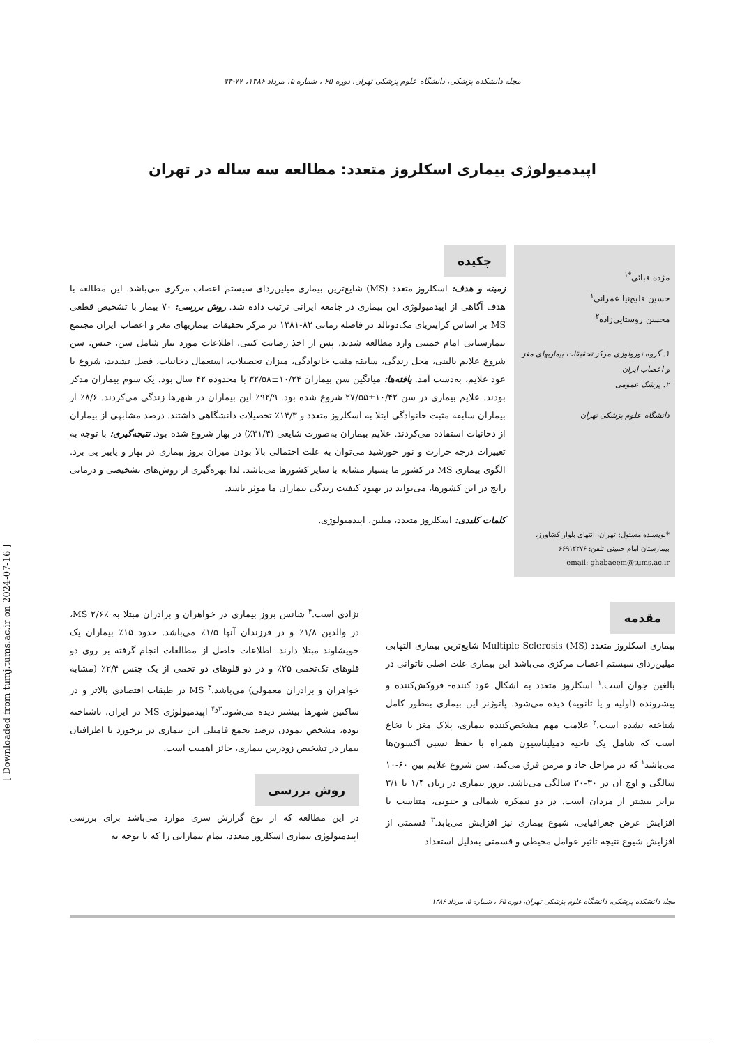مجله دانشکده پزشکی، دانشگاه علوم پزشکی تهران، دوره ۶۵ ، شماره ۵، مرداد ۱۳۸۶، ۷۷-۷۴
اپیدمیولوژی بیماری اسکلروز متعدد: مطالعه سه ساله در تهران
مژده قبائی<sup>*۱</sup>
حسین قلیچ‌نیا عمرانی<sup>۱</sup>
محسن روستایی‌زاده<sup>۲</sup>
۱. گروه نورولوژی مرکز تحقیقات بیماریهای مغز و اعصاب ایران
۲. پزشک عمومی
دانشگاه علوم پزشکی تهران
*نویسنده مسئول: تهران، انتهای بلوار کشاورز، بیمارستان امام خمینی تلفن: ۶۶۹۱۲۲۷۶
email: ghabaeem@tums.ac.ir
چکیده
زمینه و هدف: اسکلروز متعدد (MS) شایع‌ترین بیماری میلین‌زدای سیستم اعصاب مرکزی می‌باشد. این مطالعه با هدف آگاهی از اپیدمیولوژی این بیماری در جامعه ایرانی ترتیب داده شد. روش بررسی: ۷۰ بیمار با تشخیص قطعی MS بر اساس کرایتریای مک‌دونالد در فاصله زمانی ۸۲-۱۳۸۱ در مرکز تحقیقات بیماریهای مغز و اعصاب ایران مجتمع بیمارستانی امام خمینی وارد مطالعه شدند. پس از اخذ رضایت کتبی، اطلاعات مورد نیاز شامل سن، جنس، سن شروع علایم بالینی، محل زندگی، سابقه مثبت خانوادگی، میزان تحصیلات، استعمال دخانیات، فصل تشدید، شروع یا عود علایم، به‌دست آمد. یافته‌ها: میانگین سن بیماران ۱۰/۲۴±۳۲/۵۸ با محدوده ۴۲ سال بود. یک سوم بیماران مذکر بودند. علایم بیماری در سن ۱۰/۴۲±۲۷/۵۵ شروع شده بود. ۹۲/۹٪ این بیماران در شهرها زندگی می‌کردند. ۸/۶٪ از بیماران سابقه مثبت خانوادگی ابتلا به اسکلروز متعدد و ۱۴/۳٪ تحصیلات دانشگاهی داشتند. درصد مشابهی از بیماران از دخانیات استفاده می‌کردند. علایم بیماران به‌صورت شایعی (۳۱/۴٪) در بهار شروع شده بود. نتیجه‌گیری: با توجه به تغییرات درجه حرارت و نور خورشید می‌توان به علت احتمالی بالا بودن میزان بروز بیماری در بهار و پاییز پی برد. الگوی بیماری MS در کشور ما بسیار مشابه با سایر کشورها می‌باشد. لذا بهره‌گیری از روش‌های تشخیصی و درمانی رایج در این کشورها، می‌تواند در بهبود کیفیت زندگی بیماران ما موثر باشد.
کلمات کلیدی: اسکلروز متعدد، میلین، اپیدمیولوژی.
مقدمه
بیماری اسکلروز متعدد Multiple Sclerosis (MS) شایع‌ترین بیماری التهابی میلین‌زدای سیستم اعصاب مرکزی می‌باشد این بیماری علت اصلی ناتوانی در بالغین جوان است.<sup>۱</sup> اسکلروز متعدد به اشکال عود کننده- فروکش‌کننده و پیشرونده (اولیه و یا ثانویه) دیده می‌شود. پاتوژنز این بیماری به‌طور کامل شناخته نشده است.<sup>۲</sup> علامت مهم مشخص‌کننده بیماری، پلاک مغز یا نخاع است که شامل یک ناحیه دمیلیناسیون همراه با حفظ نسبی آکسون‌ها می‌باشد<sup>۱</sup> که در مراحل حاد و مزمن فرق می‌کند. سن شروع علایم بین ۶۰-۱۰ سالگی و اوج آن در ۳۰-۲۰ سالگی می‌باشد. بروز بیماری در زنان ۱/۴ تا ۳/۱ برابر بیشتر از مردان است. در دو نیمکره شمالی و جنوبی، متناسب با افزایش عرض جغرافیایی، شیوع بیماری نیز افزایش می‌یابد.<sup>۳</sup> قسمتی از افزایش شیوع نتیجه تاثیر عوامل محیطی و قسمتی به‌دلیل استعداد
نژادی است.<sup>۴</sup> شانس بروز بیماری در خواهران و برادران مبتلا به MS ۲/۶٪، در والدین ۱/۸٪ و در فرزندان آنها ۱/۵٪ می‌باشد. حدود ۱۵٪ بیماران یک خویشاوند مبتلا دارند. اطلاعات حاصل از مطالعات انجام گرفته بر روی دو قلوهای تک‌تخمی ۲۵٪ و در دو قلوهای دو تخمی از یک جنس ۲/۴٪ (مشابه خواهران و برادران معمولی) می‌باشد.<sup>۳</sup> MS در طبقات اقتصادی بالاتر و در ساکنین شهرها بیشتر دیده می‌شود.<sup>۳و۴</sup> اپیدمیولوژی MS در ایران، ناشناخته بوده، مشخص نمودن درصد تجمع فامیلی این بیماری در برخورد با اطرافیان بیمار در تشخیص زودرس بیماری، حائز اهمیت است.
روش بررسی
در این مطالعه که از نوع گزارش سری موارد می‌باشد برای بررسی اپیدمیولوژی بیماری اسکلروز متعدد، تمام بیمارانی را که با توجه به
مجله دانشکده پزشکی، دانشگاه علوم پزشکی تهران، دوره ۶۵ ، شماره ۵، مرداد ۱۳۸۶
[ Downloaded from tumj.tums.ac.ir on 2024-07-16 ]